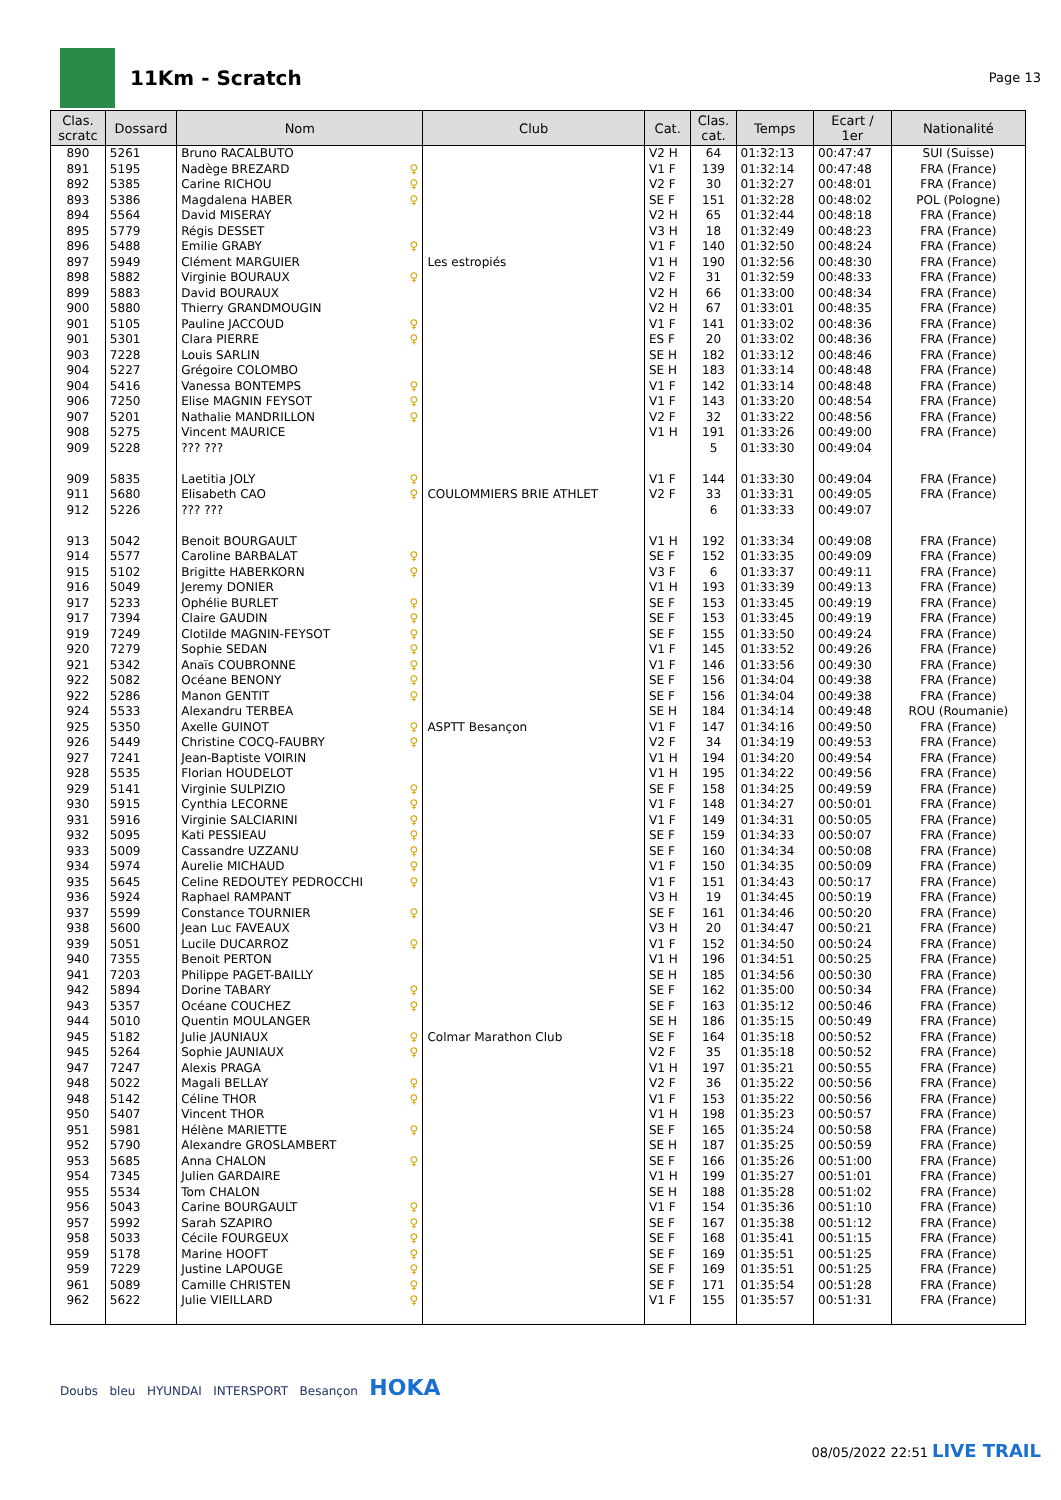11Km - Scratch
Page 13
| Clas. scratc | Dossard | Nom | Club | Cat. | Clas. cat. | Temps | Ecart / 1er | Nationalité |
| --- | --- | --- | --- | --- | --- | --- | --- | --- |
| 890 | 5261 | Bruno RACALBUTO | | V2 H | 64 | 01:32:13 | 00:47:47 | SUI (Suisse) |
| 891 | 5195 | Nadège BREZARD ♀ | | V1 F | 139 | 01:32:14 | 00:47:48 | FRA (France) |
| 892 | 5385 | Carine RICHOU ♀ | | V2 F | 30 | 01:32:27 | 00:48:01 | FRA (France) |
| 893 | 5386 | Magdalena HABER ♀ | | SE F | 151 | 01:32:28 | 00:48:02 | POL (Pologne) |
| 894 | 5564 | David MISERAY | | V2 H | 65 | 01:32:44 | 00:48:18 | FRA (France) |
| 895 | 5779 | Régis DESSET | | V3 H | 18 | 01:32:49 | 00:48:23 | FRA (France) |
| 896 | 5488 | Emilie GRABY ♀ | | V1 F | 140 | 01:32:50 | 00:48:24 | FRA (France) |
| 897 | 5949 | Clément MARGUIER | Les estropiés | V1 H | 190 | 01:32:56 | 00:48:30 | FRA (France) |
| 898 | 5882 | Virginie BOURAUX ♀ | | V2 F | 31 | 01:32:59 | 00:48:33 | FRA (France) |
| 899 | 5883 | David BOURAUX | | V2 H | 66 | 01:33:00 | 00:48:34 | FRA (France) |
| 900 | 5880 | Thierry GRANDMOUGIN | | V2 H | 67 | 01:33:01 | 00:48:35 | FRA (France) |
| 901 | 5105 | Pauline JACCOUD ♀ | | V1 F | 141 | 01:33:02 | 00:48:36 | FRA (France) |
| 901 | 5301 | Clara PIERRE ♀ | | ES F | 20 | 01:33:02 | 00:48:36 | FRA (France) |
| 903 | 7228 | Louis SARLIN | | SE H | 182 | 01:33:12 | 00:48:46 | FRA (France) |
| 904 | 5227 | Grégoire COLOMBO | | SE H | 183 | 01:33:14 | 00:48:48 | FRA (France) |
| 904 | 5416 | Vanessa BONTEMPS ♀ | | V1 F | 142 | 01:33:14 | 00:48:48 | FRA (France) |
| 906 | 7250 | Elise MAGNIN FEYSOT ♀ | | V1 F | 143 | 01:33:20 | 00:48:54 | FRA (France) |
| 907 | 5201 | Nathalie MANDRILLON ♀ | | V2 F | 32 | 01:33:22 | 00:48:56 | FRA (France) |
| 908 | 5275 | Vincent MAURICE | | V1 H | 191 | 01:33:26 | 00:49:00 | FRA (France) |
| 909 | 5228 | ??? ??? | | | 5 | 01:33:30 | 00:49:04 | |
| 909 | 5835 | Laetitia JOLY ♀ | | V1 F | 144 | 01:33:30 | 00:49:04 | FRA (France) |
| 911 | 5680 | Elisabeth CAO ♀ | COULOMMIERS BRIE ATHLET | V2 F | 33 | 01:33:31 | 00:49:05 | FRA (France) |
| 912 | 5226 | ??? ??? | | | 6 | 01:33:33 | 00:49:07 | |
| 913 | 5042 | Benoit BOURGAULT | | V1 H | 192 | 01:33:34 | 00:49:08 | FRA (France) |
| 914 | 5577 | Caroline BARBALAT ♀ | | SE F | 152 | 01:33:35 | 00:49:09 | FRA (France) |
| 915 | 5102 | Brigitte HABERKORN ♀ | | V3 F | 6 | 01:33:37 | 00:49:11 | FRA (France) |
| 916 | 5049 | Jeremy DONIER | | V1 H | 193 | 01:33:39 | 00:49:13 | FRA (France) |
| 917 | 5233 | Ophélie BURLET ♀ | | SE F | 153 | 01:33:45 | 00:49:19 | FRA (France) |
| 917 | 7394 | Claire GAUDIN ♀ | | SE F | 153 | 01:33:45 | 00:49:19 | FRA (France) |
| 919 | 7249 | Clotilde MAGNIN-FEYSOT ♀ | | SE F | 155 | 01:33:50 | 00:49:24 | FRA (France) |
| 920 | 7279 | Sophie SEDAN ♀ | | V1 F | 145 | 01:33:52 | 00:49:26 | FRA (France) |
| 921 | 5342 | Anaïs COUBRONNE ♀ | | V1 F | 146 | 01:33:56 | 00:49:30 | FRA (France) |
| 922 | 5082 | Océane BENONY ♀ | | SE F | 156 | 01:34:04 | 00:49:38 | FRA (France) |
| 922 | 5286 | Manon GENTIT ♀ | | SE F | 156 | 01:34:04 | 00:49:38 | FRA (France) |
| 924 | 5533 | Alexandru TERBEA | | SE H | 184 | 01:34:14 | 00:49:48 | ROU (Roumanie) |
| 925 | 5350 | Axelle GUINOT ♀ | ASPTT Besançon | V1 F | 147 | 01:34:16 | 00:49:50 | FRA (France) |
| 926 | 5449 | Christine COCQ-FAUBRY ♀ | | V2 F | 34 | 01:34:19 | 00:49:53 | FRA (France) |
| 927 | 7241 | Jean-Baptiste VOIRIN | | V1 H | 194 | 01:34:20 | 00:49:54 | FRA (France) |
| 928 | 5535 | Florian HOUDELOT | | V1 H | 195 | 01:34:22 | 00:49:56 | FRA (France) |
| 929 | 5141 | Virginie SULPIZIO ♀ | | SE F | 158 | 01:34:25 | 00:49:59 | FRA (France) |
| 930 | 5915 | Cynthia LECORNE ♀ | | V1 F | 148 | 01:34:27 | 00:50:01 | FRA (France) |
| 931 | 5916 | Virginie SALCIARINI ♀ | | V1 F | 149 | 01:34:31 | 00:50:05 | FRA (France) |
| 932 | 5095 | Kati PESSIEAU ♀ | | SE F | 159 | 01:34:33 | 00:50:07 | FRA (France) |
| 933 | 5009 | Cassandre UZZANU ♀ | | SE F | 160 | 01:34:34 | 00:50:08 | FRA (France) |
| 934 | 5974 | Aurelie MICHAUD ♀ | | V1 F | 150 | 01:34:35 | 00:50:09 | FRA (France) |
| 935 | 5645 | Celine REDOUTEY PEDROCCHI ♀ | | V1 F | 151 | 01:34:43 | 00:50:17 | FRA (France) |
| 936 | 5924 | Raphael RAMPANT | | V3 H | 19 | 01:34:45 | 00:50:19 | FRA (France) |
| 937 | 5599 | Constance TOURNIER ♀ | | SE F | 161 | 01:34:46 | 00:50:20 | FRA (France) |
| 938 | 5600 | Jean Luc FAVEAUX | | V3 H | 20 | 01:34:47 | 00:50:21 | FRA (France) |
| 939 | 5051 | Lucile DUCARROZ ♀ | | V1 F | 152 | 01:34:50 | 00:50:24 | FRA (France) |
| 940 | 7355 | Benoit PERTON | | V1 H | 196 | 01:34:51 | 00:50:25 | FRA (France) |
| 941 | 7203 | Philippe PAGET-BAILLY | | SE H | 185 | 01:34:56 | 00:50:30 | FRA (France) |
| 942 | 5894 | Dorine TABARY ♀ | | SE F | 162 | 01:35:00 | 00:50:34 | FRA (France) |
| 943 | 5357 | Océane COUCHEZ ♀ | | SE F | 163 | 01:35:12 | 00:50:46 | FRA (France) |
| 944 | 5010 | Quentin MOULANGER | | SE H | 186 | 01:35:15 | 00:50:49 | FRA (France) |
| 945 | 5182 | Julie JAUNIAUX ♀ | Colmar Marathon Club | SE F | 164 | 01:35:18 | 00:50:52 | FRA (France) |
| 945 | 5264 | Sophie JAUNIAUX ♀ | | V2 F | 35 | 01:35:18 | 00:50:52 | FRA (France) |
| 947 | 7247 | Alexis PRAGA | | V1 H | 197 | 01:35:21 | 00:50:55 | FRA (France) |
| 948 | 5022 | Magali BELLAY ♀ | | V2 F | 36 | 01:35:22 | 00:50:56 | FRA (France) |
| 948 | 5142 | Céline THOR ♀ | | V1 F | 153 | 01:35:22 | 00:50:56 | FRA (France) |
| 950 | 5407 | Vincent THOR | | V1 H | 198 | 01:35:23 | 00:50:57 | FRA (France) |
| 951 | 5981 | Hélène MARIETTE ♀ | | SE F | 165 | 01:35:24 | 00:50:58 | FRA (France) |
| 952 | 5790 | Alexandre GROSLAMBERT | | SE H | 187 | 01:35:25 | 00:50:59 | FRA (France) |
| 953 | 5685 | Anna CHALON ♀ | | SE F | 166 | 01:35:26 | 00:51:00 | FRA (France) |
| 954 | 7345 | Julien GARDAIRE | | V1 H | 199 | 01:35:27 | 00:51:01 | FRA (France) |
| 955 | 5534 | Tom CHALON | | SE H | 188 | 01:35:28 | 00:51:02 | FRA (France) |
| 956 | 5043 | Carine BOURGAULT ♀ | | V1 F | 154 | 01:35:36 | 00:51:10 | FRA (France) |
| 957 | 5992 | Sarah SZAPIRO ♀ | | SE F | 167 | 01:35:38 | 00:51:12 | FRA (France) |
| 958 | 5033 | Cécile FOURGEUX ♀ | | SE F | 168 | 01:35:41 | 00:51:15 | FRA (France) |
| 959 | 5178 | Marine HOOFT ♀ | | SE F | 169 | 01:35:51 | 00:51:25 | FRA (France) |
| 959 | 7229 | Justine LAPOUGE ♀ | | SE F | 169 | 01:35:51 | 00:51:25 | FRA (France) |
| 961 | 5089 | Camille CHRISTEN ♀ | | SE F | 171 | 01:35:54 | 00:51:28 | FRA (France) |
| 962 | 5622 | Julie VIEILLARD ♀ | | V1 F | 155 | 01:35:57 | 00:51:31 | FRA (France) |
Doubs bleu HYUNDAI INTERSPORT Besançon HOKA
08/05/2022 22:51 LIVE TRAIL